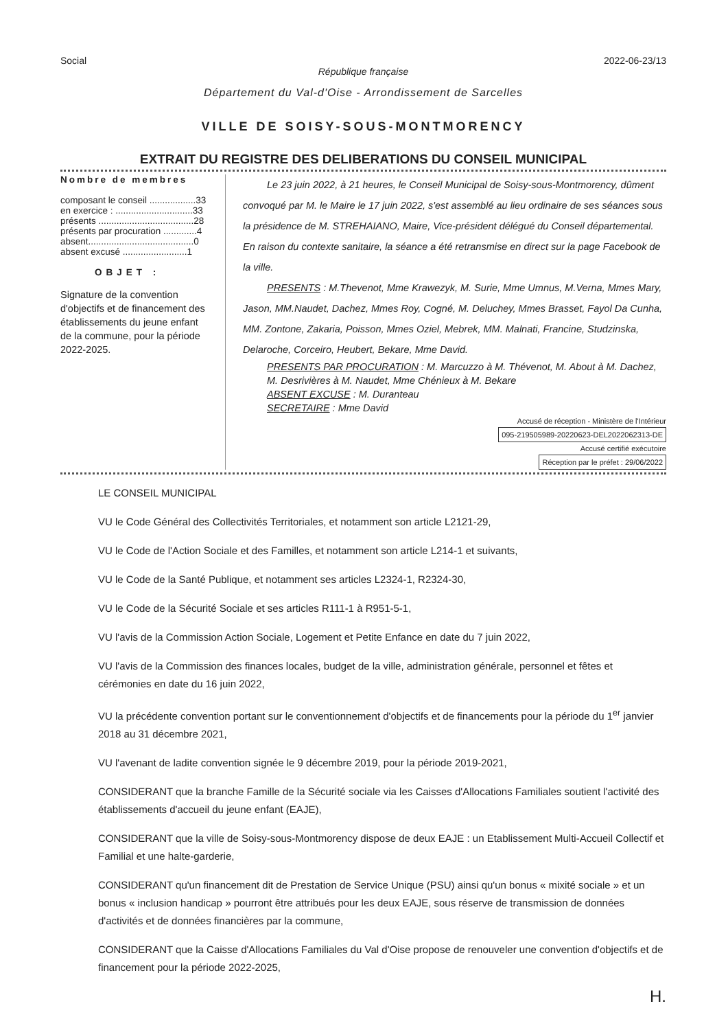Social 2022-06-23/13
République française
Département du Val-d'Oise - Arrondissement de Sarcelles
VILLE DE SOISY-SOUS-MONTMORENCY
EXTRAIT DU REGISTRE DES DELIBERATIONS DU CONSEIL MUNICIPAL
Nombre de membres
composant le conseil ..................33
en exercice : ..............................33
présents .....................................28
présents par procuration .............4
absent.........................................0
absent excusé .........................1
OBJET :
Signature de la convention d'objectifs et de financement des établissements du jeune enfant de la commune, pour la période 2022-2025.
Le 23 juin 2022, à 21 heures, le Conseil Municipal de Soisy-sous-Montmorency, dûment convoqué par M. le Maire le 17 juin 2022, s'est assemblé au lieu ordinaire de ses séances sous la présidence de M. STREHAIANO, Maire, Vice-président délégué du Conseil départemental. En raison du contexte sanitaire, la séance a été retransmise en direct sur la page Facebook de la ville.
PRESENTS : M.Thevenot, Mme Krawezyk, M. Surie, Mme Umnus, M.Verna, Mmes Mary, Jason, MM.Naudet, Dachez, Mmes Roy, Cogné, M. Deluchey, Mmes Brasset, Fayol Da Cunha, MM. Zontone, Zakaria, Poisson, Mmes Oziel, Mebrek, MM. Malnati, Francine, Studzinska, Delaroche, Corceiro, Heubert, Bekare, Mme David.
PRESENTS PAR PROCURATION : M. Marcuzzo à M. Thévenot, M. About à M. Dachez, M. Desrivières à M. Naudet, Mme Chénieux à M. Bekare
ABSENT EXCUSE : M. Duranteau
SECRETAIRE : Mme David
Accusé de réception - Ministère de l'Intérieur
095-219505989-20220623-DEL2022062313-DE
Accusé certifié exécutoire
Réception par le préfet : 29/06/2022
LE CONSEIL MUNICIPAL
VU le Code Général des Collectivités Territoriales, et notamment son article L2121-29,
VU le Code de l'Action Sociale et des Familles, et notamment son article L214-1 et suivants,
VU le Code de la Santé Publique, et notamment ses articles L2324-1, R2324-30,
VU le Code de la Sécurité Sociale et ses articles R111-1 à R951-5-1,
VU l'avis de la Commission Action Sociale, Logement et Petite Enfance en date du 7 juin 2022,
VU l'avis de la Commission des finances locales, budget de la ville, administration générale, personnel et fêtes et cérémonies en date du 16 juin 2022,
VU la précédente convention portant sur le conventionnement d'objectifs et de financements pour la période du 1<sup>er</sup> janvier 2018 au 31 décembre 2021,
VU l'avenant de ladite convention signée le 9 décembre 2019, pour la période 2019-2021,
CONSIDERANT que la branche Famille de la Sécurité sociale via les Caisses d'Allocations Familiales soutient l'activité des établissements d'accueil du jeune enfant (EAJE),
CONSIDERANT que la ville de Soisy-sous-Montmorency dispose de deux EAJE : un Etablissement Multi-Accueil Collectif et Familial et une halte-garderie,
CONSIDERANT qu'un financement dit de Prestation de Service Unique (PSU) ainsi qu'un bonus « mixité sociale » et un bonus « inclusion handicap » pourront être attribués pour les deux EAJE, sous réserve de transmission de données d'activités et de données financières par la commune,
CONSIDERANT que la Caisse d'Allocations Familiales du Val d'Oise propose de renouveler une convention d'objectifs et de financement pour la période 2022-2025,
H.